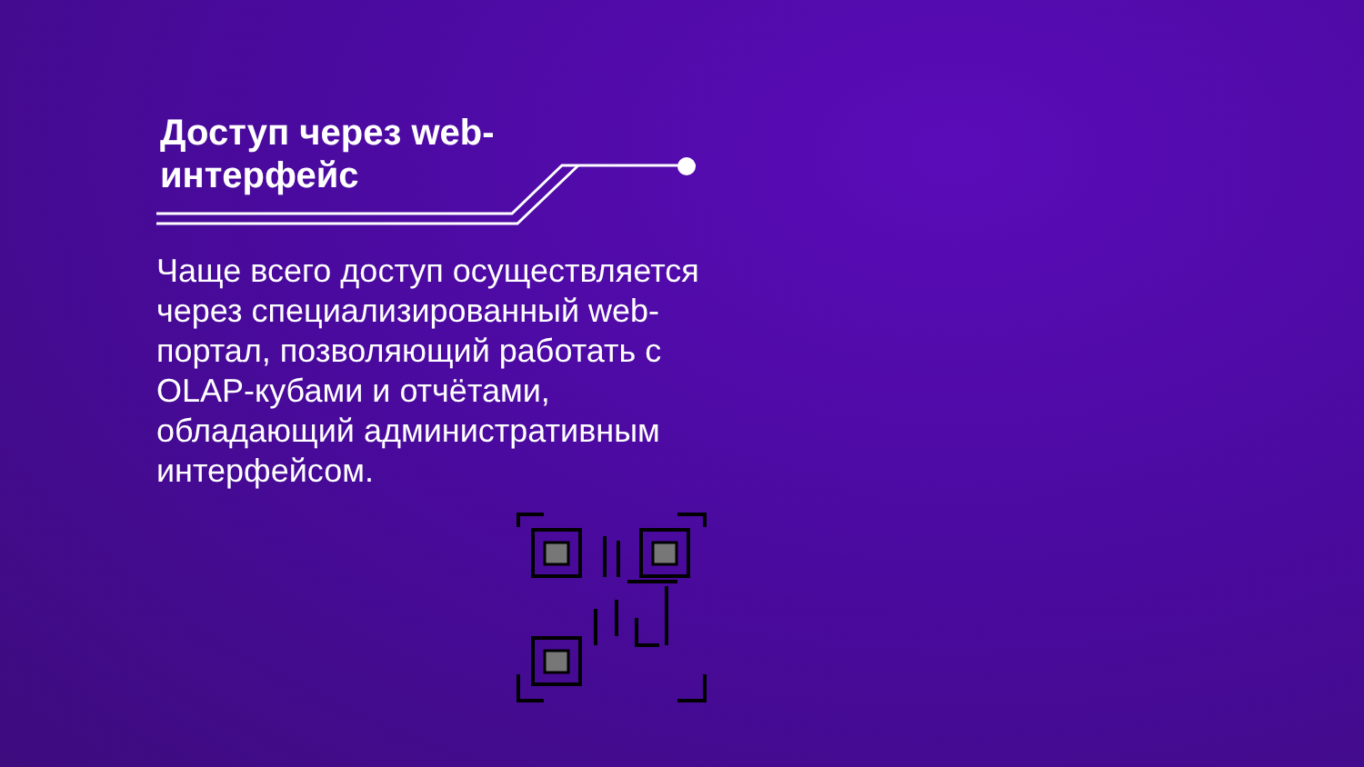Доступ через web-интерфейс
Чаще всего доступ осуществляется через специализированный web-портал, позволяющий работать с OLAP-кубами и отчётами, обладающий административным интерфейсом.